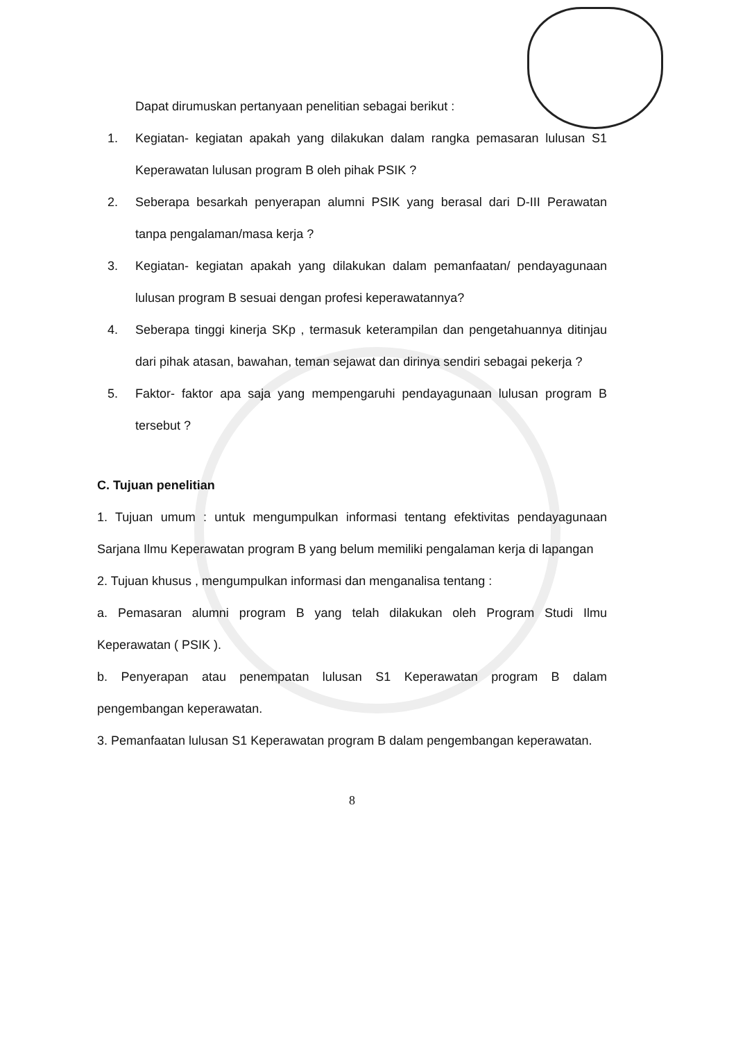Dapat dirumuskan pertanyaan penelitian sebagai berikut :
1. Kegiatan- kegiatan apakah yang dilakukan dalam rangka pemasaran lulusan S1 Keperawatan lulusan program B oleh pihak PSIK ?
2. Seberapa besarkah penyerapan alumni PSIK yang berasal dari D-III Perawatan tanpa pengalaman/masa kerja ?
3. Kegiatan- kegiatan apakah yang dilakukan dalam pemanfaatan/ pendayagunaan lulusan program B sesuai dengan profesi keperawatannya?
4. Seberapa tinggi kinerja SKp , termasuk keterampilan dan pengetahuannya ditinjau dari pihak atasan, bawahan, teman sejawat dan dirinya sendiri sebagai pekerja ?
5. Faktor- faktor apa saja yang mempengaruhi pendayagunaan lulusan program B tersebut ?
C. Tujuan penelitian
1. Tujuan umum : untuk mengumpulkan informasi tentang efektivitas pendayagunaan Sarjana Ilmu Keperawatan program B yang belum memiliki pengalaman kerja di lapangan
2. Tujuan khusus , mengumpulkan informasi dan menganalisa tentang :
a. Pemasaran alumni program B yang telah dilakukan oleh Program Studi Ilmu Keperawatan ( PSIK ).
b. Penyerapan atau penempatan lulusan S1 Keperawatan program B dalam pengembangan keperawatan.
3. Pemanfaatan lulusan S1 Keperawatan program B dalam pengembangan keperawatan.
8